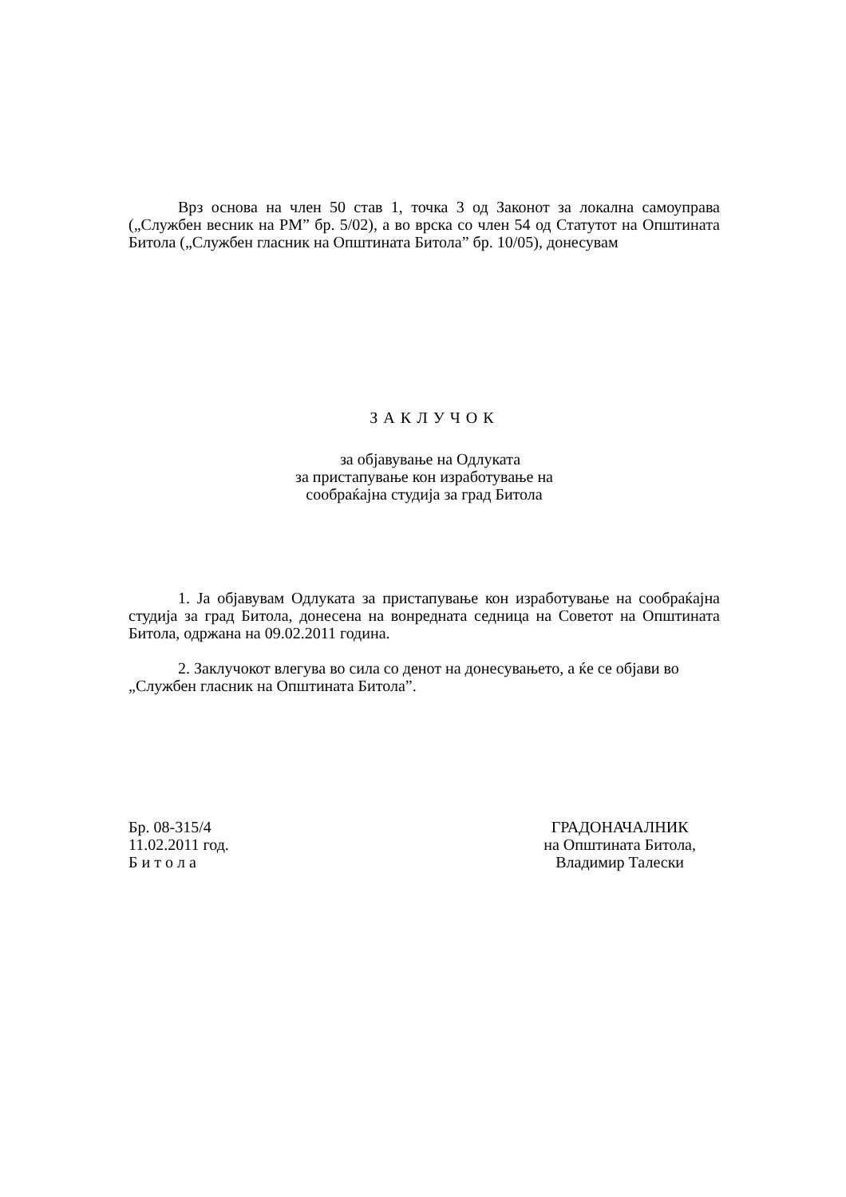Врз основа на член 50 став 1, точка 3 од Законот за локална самоуправа („Службен весник на РМ” бр. 5/02), а во врска со член 54 од Статутот на Општината Битола („Службен гласник на Општината Битола” бр. 10/05), донесувам
З А К Л У Ч О К
за објавување на Одлуката
за пристапување кон изработување на
сообраќајна студија за град Битола
1. Ја објавувам Одлуката за пристапување кон изработување на сообраќајна студија за град Битола, донесена на вонредната седница на Советот на Општината Битола, одржана на 09.02.2011 година.
2. Заклучокот влегува во сила со денот на донесувањето, а ќе се објави во „Службен гласник на Општината Битола”.
Бр. 08-315/4
11.02.2011 год.
Б и т о л а
ГРАДОНАЧАЛНИК
на Општината Битола,
Владимир Талески